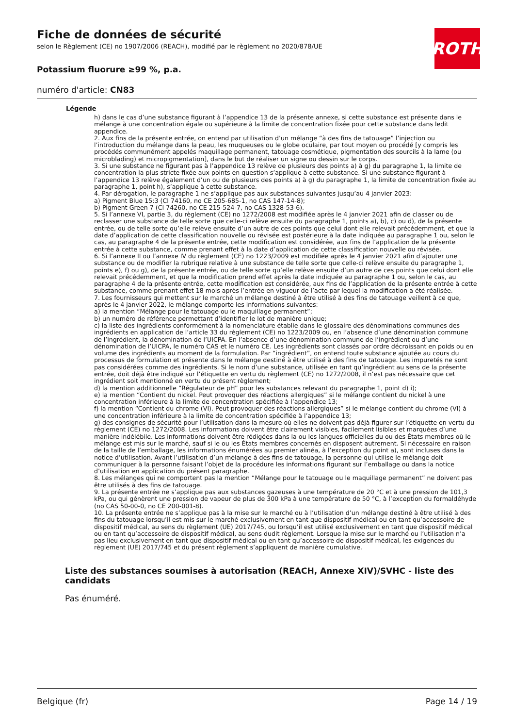ROTH
Fiche de données de sécurité
selon le Règlement (CE) no 1907/2006 (REACH), modifié par le règlement no 2020/878/UE
Potassium fluorure ≥99 %, p.a.
numéro d'article: CN83
Légende
h) dans le cas d’une substance figurant à l’appendice 13 de la présente annexe, si cette substance est présente dans le mélange à une concentration égale ou supérieure à la limite de concentration fixée pour cette substance dans ledit appendice.
2. Aux fins de la présente entrée, on entend par utilisation d’un mélange “à des fins de tatouage” l’injection ou l’introduction du mélange dans la peau, les muqueuses ou le globe oculaire, par tout moyen ou procédé [y compris les procédés communément appelés maquillage permanent, tatouage cosmétique, pigmentation des sourcils à la lame (ou microblading) et micropigmentation], dans le but de réaliser un signe ou dessin sur le corps.
3. Si une substance ne figurant pas à l’appendice 13 relève de plusieurs des points a) à g) du paragraphe 1, la limite de concentration la plus stricte fixée aux points en question s’applique à cette substance. Si une substance figurant à l’appendice 13 relève également d’un ou de plusieurs des points a) à g) du paragraphe 1, la limite de concentration fixée au paragraphe 1, point h), s’applique à cette substance.
4. Par dérogation, le paragraphe 1 ne s’applique pas aux substances suivantes jusqu’au 4 janvier 2023:
a) Pigment Blue 15:3 (CI 74160, no CE 205-685-1, no CAS 147-14-8);
b) Pigment Green 7 (CI 74260, no CE 215-524-7, no CAS 1328-53-6).
5. Si l’annexe VI, partie 3, du règlement (CE) no 1272/2008 est modifiée après le 4 janvier 2021 afin de classer ou de reclasser une substance de telle sorte que celle-ci relève ensuite du paragraphe 1, points a), b), c) ou d), de la présente entrée, ou de telle sorte qu’elle relève ensuite d’un autre de ces points que celui dont elle relevait précédemment, et que la date d’application de cette classification nouvelle ou révisée est postérieure à la date indiquée au paragraphe 1 ou, selon le cas, au paragraphe 4 de la présente entrée, cette modification est considérée, aux fins de l’application de la présente entrée à cette substance, comme prenant effet à la date d’application de cette classification nouvelle ou révisée.
6. Si l’annexe II ou l’annexe IV du règlement (CE) no 1223/2009 est modifiée après le 4 janvier 2021 afin d’ajouter une substance ou de modifier la rubrique relative à une substance de telle sorte que celle-ci relève ensuite du paragraphe 1, points e), f) ou g), de la présente entrée, ou de telle sorte qu’elle relève ensuite d’un autre de ces points que celui dont elle relevait précédemment, et que la modification prend effet après la date indiquée au paragraphe 1 ou, selon le cas, au paragraphe 4 de la présente entrée, cette modification est considérée, aux fins de l’application de la présente entrée à cette substance, comme prenant effet 18 mois après l’entrée en vigueur de l’acte par lequel la modification a été réalisée.
7. Les fournisseurs qui mettent sur le marché un mélange destiné à être utilisé à des fins de tatouage veillent à ce que, après le 4 janvier 2022, le mélange comporte les informations suivantes:
a) la mention “Mélange pour le tatouage ou le maquillage permanent”;
b) un numéro de référence permettant d’identifier le lot de manière unique;
c) la liste des ingrédients conformément à la nomenclature établie dans le glossaire des dénominations communes des ingrédients en application de l’article 33 du règlement (CE) no 1223/2009 ou, en l’absence d’une dénomination commune de l’ingrédient, la dénomination de l’UICPA. En l’absence d’une dénomination commune de l’ingrédient ou d’une dénomination de l’UICPA, le numéro CAS et le numéro CE. Les ingrédients sont classés par ordre décroissant en poids ou en volume des ingrédients au moment de la formulation. Par “ingrédient”, on entend toute substance ajoutée au cours du processus de formulation et présente dans le mélange destiné à être utilisé à des fins de tatouage. Les impuretés ne sont pas considérées comme des ingrédients. Si le nom d’une substance, utilisée en tant qu’ingrédient au sens de la présente entrée, doit déjà être indiqué sur l’étiquette en vertu du règlement (CE) no 1272/2008, il n’est pas nécessaire que cet ingrédient soit mentionné en vertu du présent règlement;
d) la mention additionnelle “Régulateur de pH” pour les substances relevant du paragraphe 1, point d) i);
e) la mention “Contient du nickel. Peut provoquer des réactions allergiques” si le mélange contient du nickel à une concentration inférieure à la limite de concentration spécifiée à l’appendice 13;
f) la mention “Contient du chrome (VI). Peut provoquer des réactions allergiques” si le mélange contient du chrome (VI) à une concentration inférieure à la limite de concentration spécifiée à l’appendice 13;
g) des consignes de sécurité pour l’utilisation dans la mesure où elles ne doivent pas déjà figurer sur l’étiquette en vertu du règlement (CE) no 1272/2008. Les informations doivent être clairement visibles, facilement lisibles et marquées d’une manière indélébile. Les informations doivent être rédigées dans la ou les langues officielles du ou des États membres où le mélange est mis sur le marché, sauf si le ou les États membres concernés en disposent autrement. Si nécessaire en raison de la taille de l’emballage, les informations énumérées au premier alinéa, à l’exception du point a), sont incluses dans la notice d’utilisation. Avant l’utilisation d’un mélange à des fins de tatouage, la personne qui utilise le mélange doit communiquer à la personne faisant l’objet de la procédure les informations figurant sur l’emballage ou dans la notice d’utilisation en application du présent paragraphe.
8. Les mélanges qui ne comportent pas la mention “Mélange pour le tatouage ou le maquillage permanent” ne doivent pas être utilisés à des fins de tatouage.
9. La présente entrée ne s’applique pas aux substances gazeuses à une température de 20 °C et à une pression de 101,3 kPa, ou qui génèrent une pression de vapeur de plus de 300 kPa à une température de 50 °C, à l’exception du formaldéhyde (no CAS 50-00-0, no CE 200-001-8).
10. La présente entrée ne s’applique pas à la mise sur le marché ou à l’utilisation d’un mélange destiné à être utilisé à des fins du tatouage lorsqu’il est mis sur le marché exclusivement en tant que dispositif médical ou en tant qu’accessoire de dispositif médical, au sens du règlement (UE) 2017/745, ou lorsqu’il est utilisé exclusivement en tant que dispositif médical ou en tant qu’accessoire de dispositif médical, au sens dudit règlement. Lorsque la mise sur le marché ou l’utilisation n’a pas lieu exclusivement en tant que dispositif médical ou en tant qu’accessoire de dispositif médical, les exigences du règlement (UE) 2017/745 et du présent règlement s’appliquent de manière cumulative.
Liste des substances soumises à autorisation (REACH, Annexe XIV)/SVHC - liste des candidats
Pas énuméré.
Belgique (fr) Page 14 / 19